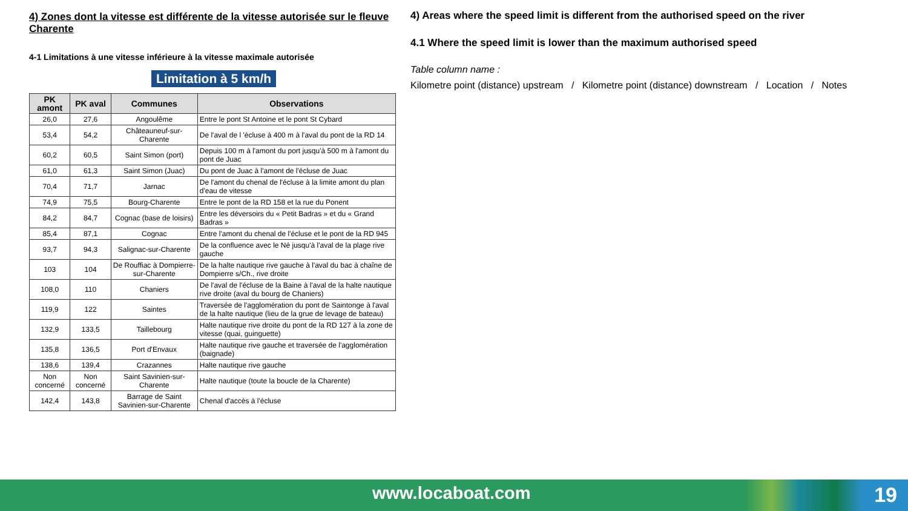4) Zones dont la vitesse est différente de la vitesse autorisée sur le fleuve Charente
4-1 Limitations à une vitesse inférieure à la vitesse maximale autorisée
Limitation à 5 km/h
| PK amont | PK aval | Communes | Observations |
| --- | --- | --- | --- |
| 26,0 | 27,6 | Angoulême | Entre le pont St Antoine et le pont St Cybard |
| 53,4 | 54,2 | Châteauneuf-sur-Charente | De l'aval de l 'écluse à 400 m à l'aval du pont de la RD 14 |
| 60,2 | 60,5 | Saint Simon (port) | Depuis 100 m à l'amont du port jusqu'à 500 m à l'amont du pont de Juac |
| 61,0 | 61,3 | Saint Simon (Juac) | Du pont de Juac à l'amont de l'écluse de Juac |
| 70,4 | 71,7 | Jarnac | De l'amont du chenal de l'écluse à la limite amont du plan d'eau de vitesse |
| 74,9 | 75,5 | Bourg-Charente | Entre le pont de la RD 158 et la rue du Ponent |
| 84,2 | 84,7 | Cognac (base de loisirs) | Entre les déversoirs du « Petit Badras » et du « Grand Badras » |
| 85,4 | 87,1 | Cognac | Entre l'amont du chenal de l'écluse et le pont de la RD 945 |
| 93,7 | 94,3 | Salignac-sur-Charente | De la confluence avec le Né jusqu'à l'aval de la plage rive gauche |
| 103 | 104 | De Rouffiac à Dompierre-sur-Charente | De la halte nautique rive gauche à l'aval du bac à chaîne de Dompierre s/Ch., rive droite |
| 108,0 | 110 | Chaniers | De l'aval de l'écluse de la Baine à l'aval de la halte nautique rive droite (aval du bourg de Chaniers) |
| 119,9 | 122 | Saintes | Traversée de l'agglomération du pont de Saintonge à l'aval de la halte nautique (lieu de la grue de levage de bateau) |
| 132,9 | 133,5 | Taillebourg | Halte nautique rive droite du pont de la RD 127 à la zone de vitesse (quai, guinguette) |
| 135,8 | 136,5 | Port d'Envaux | Halte nautique rive gauche et traversée de l'agglomération (baignade) |
| 138,6 | 139,4 | Crazannes | Halte nautique rive gauche |
| Non concerné | Non concerné | Saint Savinien-sur-Charente | Halte nautique (toute la boucle de la Charente) |
| 142,4 | 143,8 | Barrage de Saint Savinien-sur-Charente | Chenal d'accès à l'écluse |
4) Areas where the speed limit is different from the authorised speed on the river
4.1 Where the speed limit is lower than the maximum authorised speed
Table column name :
Kilometre point (distance) upstream / Kilometre point (distance) downstream / Location / Notes
www.locaboat.com 19